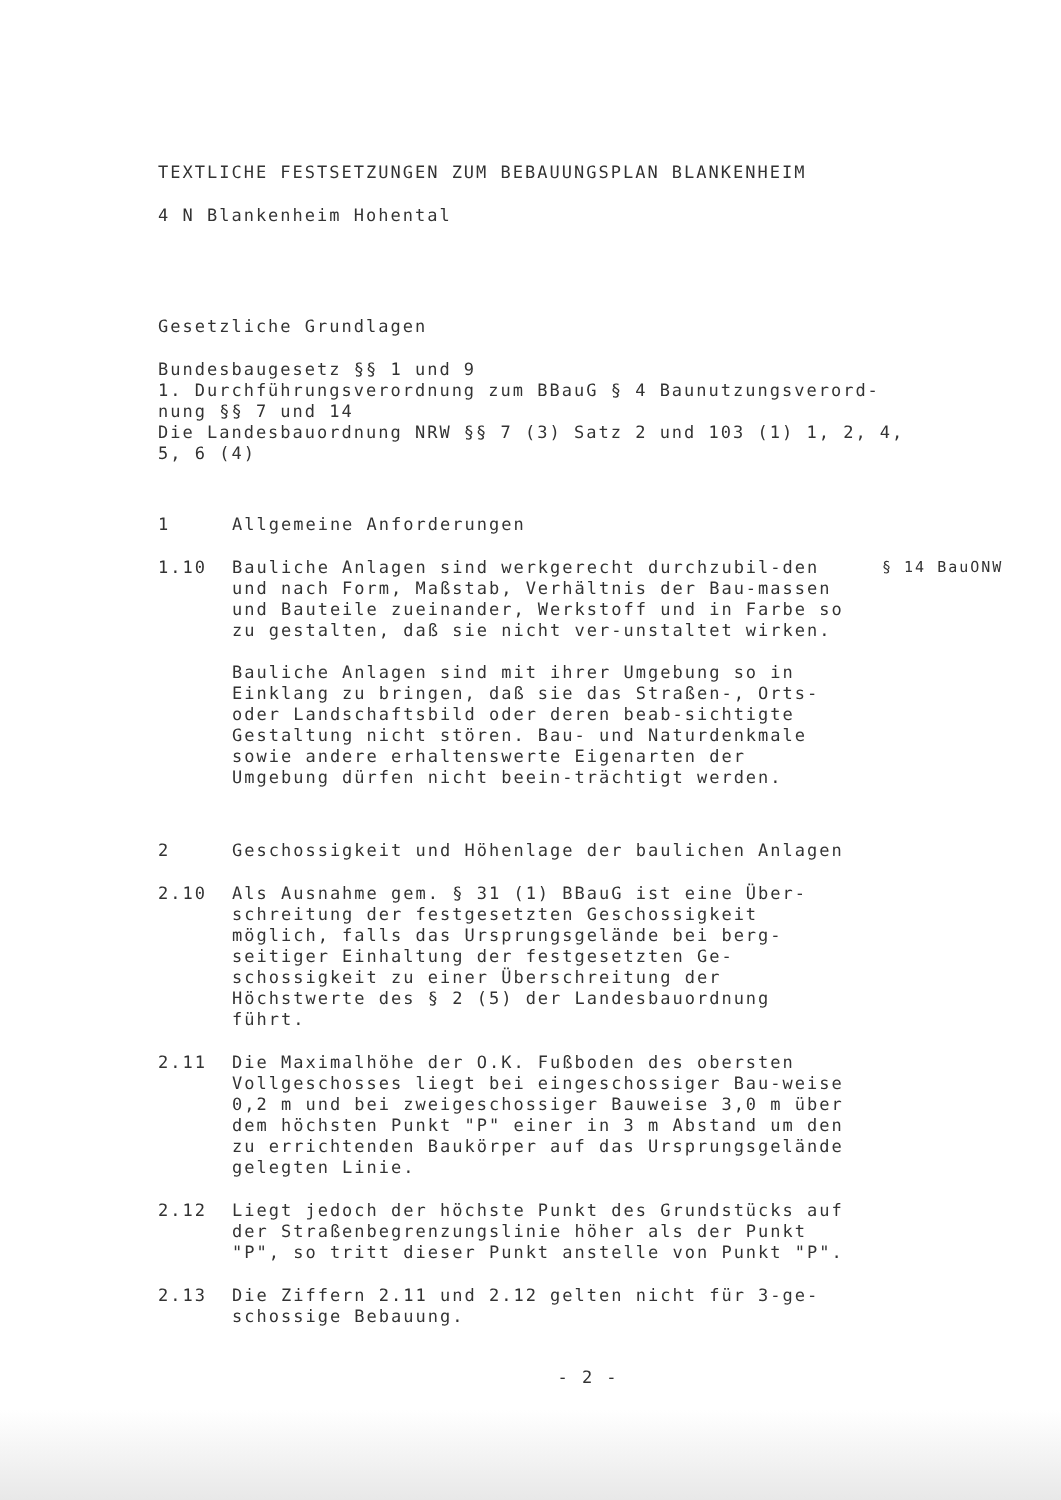TEXTLICHE FESTSETZUNGEN ZUM BEBAUUNGSPLAN BLANKENHEIM
4 N Blankenheim Hohental
Gesetzliche Grundlagen
Bundesbaugesetz §§ 1 und 9
1. Durchführungsverordnung zum BBauG § 4 Baunutzungsverord-
nung §§ 7 und 14
Die Landesbauordnung NRW §§ 7 (3) Satz 2 und 103 (1) 1, 2, 4,
5, 6 (4)
1 Allgemeine Anforderungen
1.10 Bauliche Anlagen sind werkgerecht durchzubil-den und nach Form, Maßstab, Verhältnis der Bau-massen und Bauteile zueinander, Werkstoff und in Farbe so zu gestalten, daß sie nicht ver-unstaltet wirken.
Bauliche Anlagen sind mit ihrer Umgebung so in Einklang zu bringen, daß sie das Straßen-, Orts- oder Landschaftsbild oder deren beab-sichtigte Gestaltung nicht stören. Bau- und Naturdenkmale sowie andere erhaltenswerte Eigenarten der Umgebung dürfen nicht beein-trächtigt werden. § 14 BauONW
2 Geschossigkeit und Höhenlage der baulichen Anlagen
2.10 Als Ausnahme gem. § 31 (1) BBauG ist eine Über-schreitung der festgesetzten Geschossigkeit möglich, falls das Ursprungsgelände bei berg-seitiger Einhaltung der festgesetzten Ge-schossigkeit zu einer Überschreitung der Höchstwerte des § 2 (5) der Landesbauordnung führt.
2.11 Die Maximalhöhe der O.K. Fußboden des obersten Vollgeschosses liegt bei eingeschossiger Bau-weise 0,2 m und bei zweigeschossiger Bauweise 3,0 m über dem höchsten Punkt "P" einer in 3 m Abstand um den zu errichtenden Baukörper auf das Ursprungsgelände gelegten Linie.
2.12 Liegt jedoch der höchste Punkt des Grundstücks auf der Straßenbegrenzungslinie höher als der Punkt "P", so tritt dieser Punkt anstelle von Punkt "P".
2.13 Die Ziffern 2.11 und 2.12 gelten nicht für 3-ge-schossige Bebauung.
- 2 -